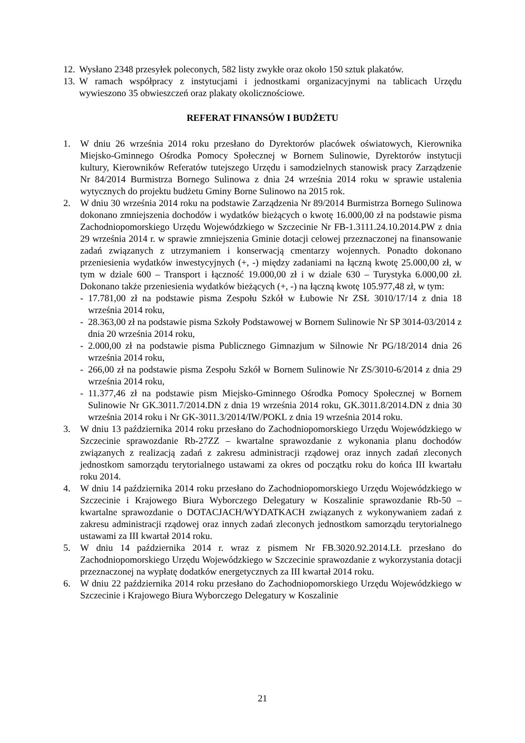12. Wysłano 2348 przesyłek poleconych, 582 listy zwykłe oraz około 150 sztuk plakatów.
13. W ramach współpracy z instytucjami i jednostkami organizacyjnymi na tablicach Urzędu wywieszono 35 obwieszczeń oraz plakaty okolicznościowe.
REFERAT FINANSÓW I BUDŻETU
1. W dniu 26 września 2014 roku przesłano do Dyrektorów placówek oświatowych, Kierownika Miejsko-Gminnego Ośrodka Pomocy Społecznej w Bornem Sulinowie, Dyrektorów instytucji kultury, Kierowników Referatów tutejszego Urzędu i samodzielnych stanowisk pracy Zarządzenie Nr 84/2014 Burmistrza Bornego Sulinowa z dnia 24 września 2014 roku w sprawie ustalenia wytycznych do projektu budżetu Gminy Borne Sulinowo na 2015 rok.
2. W dniu 30 września 2014 roku na podstawie Zarządzenia Nr 89/2014 Burmistrza Bornego Sulinowa dokonano zmniejszenia dochodów i wydatków bieżących o kwotę 16.000,00 zł na podstawie pisma Zachodniopomorskiego Urzędu Wojewódzkiego w Szczecinie Nr FB-1.3111.24.10.2014.PW z dnia 29 września 2014 r. w sprawie zmniejszenia Gminie dotacji celowej przeznaczonej na finansowanie zadań związanych z utrzymaniem i konserwacją cmentarzy wojennych. Ponadto dokonano przeniesienia wydatków inwestycyjnych (+, -) między zadaniami na łączną kwotę 25.000,00 zł, w tym w dziale 600 – Transport i łączność 19.000,00 zł i w dziale 630 – Turystyka 6.000,00 zł. Dokonano także przeniesienia wydatków bieżących (+, -) na łączną kwotę 105.977,48 zł, w tym:
- 17.781,00 zł na podstawie pisma Zespołu Szkół w Łubowie Nr ZSŁ 3010/17/14 z dnia 18 września 2014 roku,
- 28.363,00 zł na podstawie pisma Szkoły Podstawowej w Bornem Sulinowie Nr SP 3014-03/2014 z dnia 20 września 2014 roku,
- 2.000,00 zł na podstawie pisma Publicznego Gimnazjum w Silnowie Nr PG/18/2014 dnia 26 września 2014 roku,
- 266,00 zł na podstawie pisma Zespołu Szkół w Bornem Sulinowie Nr ZS/3010-6/2014 z dnia 29 września 2014 roku,
- 11.377,46 zł na podstawie pism Miejsko-Gminnego Ośrodka Pomocy Społecznej w Bornem Sulinowie Nr GK.3011.7/2014.DN z dnia 19 września 2014 roku, GK.3011.8/2014.DN z dnia 30 września 2014 roku i Nr GK-3011.3/2014/IW/POKL z dnia 19 września 2014 roku.
3. W dniu 13 października 2014 roku przesłano do Zachodniopomorskiego Urzędu Wojewódzkiego w Szczecinie sprawozdanie Rb-27ZZ – kwartalne sprawozdanie z wykonania planu dochodów związanych z realizacją zadań z zakresu administracji rządowej oraz innych zadań zleconych jednostkom samorządu terytorialnego ustawami za okres od początku roku do końca III kwartału roku 2014.
4. W dniu 14 października 2014 roku przesłano do Zachodniopomorskiego Urzędu Wojewódzkiego w Szczecinie i Krajowego Biura Wyborczego Delegatury w Koszalinie sprawozdanie Rb-50 – kwartalne sprawozdanie o DOTACJACH/WYDATKACH związanych z wykonywaniem zadań z zakresu administracji rządowej oraz innych zadań zleconych jednostkom samorządu terytorialnego ustawami za III kwartał 2014 roku.
5. W dniu 14 października 2014 r. wraz z pismem Nr FB.3020.92.2014.LŁ przesłano do Zachodniopomorskiego Urzędu Wojewódzkiego w Szczecinie sprawozdanie z wykorzystania dotacji przeznaczonej na wypłatę dodatków energetycznych za III kwartał 2014 roku.
6. W dniu 22 października 2014 roku przesłano do Zachodniopomorskiego Urzędu Wojewódzkiego w Szczecinie i Krajowego Biura Wyborczego Delegatury w Koszalinie
21